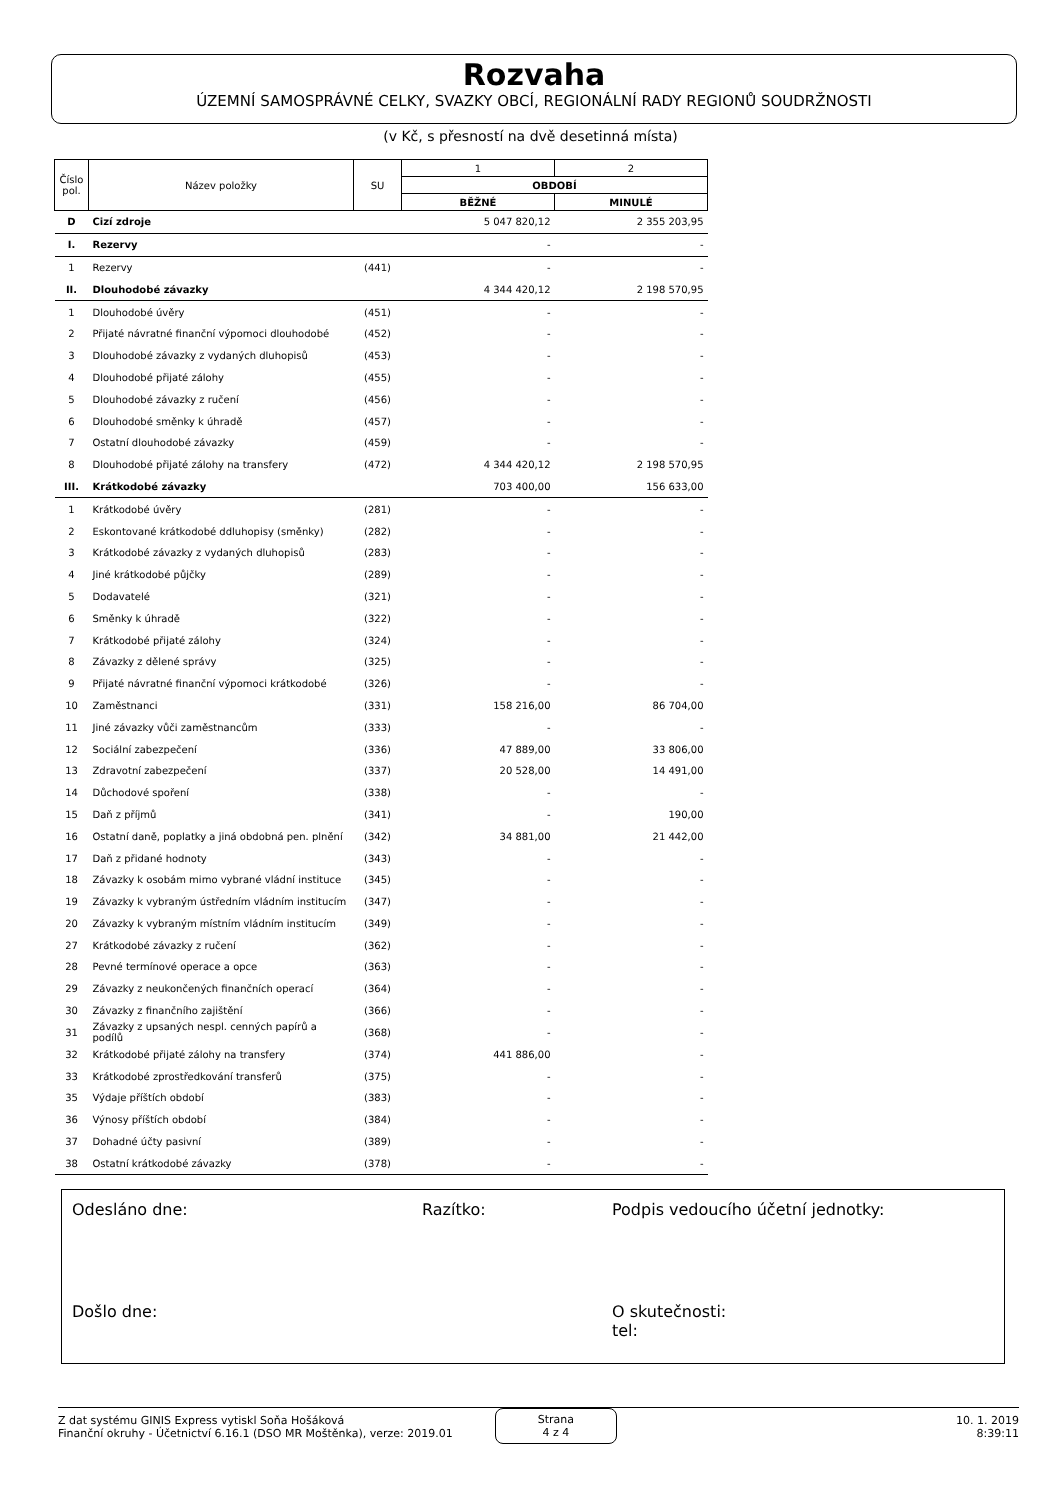Rozvaha
ÚZEMNÍ SAMOSPRÁVNÉ CELKY, SVAZKY OBCÍ, REGIONÁLNÍ RADY REGIONŮ SOUDRŽNOSTI
(v Kč, s přesností na dvě desetinná místa)
| Číslo pol. | Název položky | SU | 1 | 2 |
| --- | --- | --- | --- | --- |
| | | | OBDOBÍ | |
| | | | BĚŽNÉ | MINULÉ |
| D | Cizí zdroje | | 5 047 820,12 | 2 355 203,95 |
| I. | Rezervy | | - | - |
| 1 | Rezervy | (441) | - | - |
| II. | Dlouhodobé závazky | | 4 344 420,12 | 2 198 570,95 |
| 1 | Dlouhodobé úvěry | (451) | - | - |
| 2 | Přijaté návratné finanční výpomoci dlouhodobé | (452) | - | - |
| 3 | Dlouhodobé závazky z vydaných dluhopisů | (453) | - | - |
| 4 | Dlouhodobé přijaté zálohy | (455) | - | - |
| 5 | Dlouhodobé závazky z ručení | (456) | - | - |
| 6 | Dlouhodobé směnky k úhradě | (457) | - | - |
| 7 | Ostatní dlouhodobé závazky | (459) | - | - |
| 8 | Dlouhodobé přijaté zálohy na transfery | (472) | 4 344 420,12 | 2 198 570,95 |
| III. | Krátkodobé závazky | | 703 400,00 | 156 633,00 |
| 1 | Krátkodobé úvěry | (281) | - | - |
| 2 | Eskontované krátkodobé ddluhopisy (směnky) | (282) | - | - |
| 3 | Krátkodobé závazky z vydaných dluhopisů | (283) | - | - |
| 4 | Jiné krátkodobé půjčky | (289) | - | - |
| 5 | Dodavatelé | (321) | - | - |
| 6 | Směnky k úhradě | (322) | - | - |
| 7 | Krátkodobé přijaté zálohy | (324) | - | - |
| 8 | Závazky z dělené správy | (325) | - | - |
| 9 | Přijaté návratné finanční výpomoci krátkodobé | (326) | - | - |
| 10 | Zaměstnanci | (331) | 158 216,00 | 86 704,00 |
| 11 | Jiné závazky vůči zaměstnancům | (333) | - | - |
| 12 | Sociální zabezpečení | (336) | 47 889,00 | 33 806,00 |
| 13 | Zdravotní zabezpečení | (337) | 20 528,00 | 14 491,00 |
| 14 | Důchodové spoření | (338) | - | - |
| 15 | Daň z příjmů | (341) | - | 190,00 |
| 16 | Ostatní daně, poplatky a jiná obdobná pen. plnění | (342) | 34 881,00 | 21 442,00 |
| 17 | Daň z přidané hodnoty | (343) | - | - |
| 18 | Závazky k osobám mimo vybrané vládní instituce | (345) | - | - |
| 19 | Závazky k vybraným ústředním vládním institucím | (347) | - | - |
| 20 | Závazky k vybraným místním vládním institucím | (349) | - | - |
| 27 | Krátkodobé závazky z ručení | (362) | - | - |
| 28 | Pevné termínové operace a opce | (363) | - | - |
| 29 | Závazky z neukončených finančních operací | (364) | - | - |
| 30 | Závazky z finančního zajištění | (366) | - | - |
| 31 | Závazky z upsaných nespl. cenných papírů a podílů | (368) | - | - |
| 32 | Krátkodobé přijaté zálohy na transfery | (374) | 441 886,00 | - |
| 33 | Krátkodobé zprostředkování transferů | (375) | - | - |
| 35 | Výdaje příštích období | (383) | - | - |
| 36 | Výnosy příštích období | (384) | - | - |
| 37 | Dohadné účty pasivní | (389) | - | - |
| 38 | Ostatní krátkodobé závazky | (378) | - | - |
Odesláno dne: Razítko: Podpis vedoucího účetní jednotky:
Došlo dne: O skutečnosti:
tel:
Z dat systému GINIS Express vytiskl Soňa Hošáková
Finanční okruhy - Účetnictví 6.16.1 (DSO MR Moštěnka), verze: 2019.01
Strana
4 z 4
10. 1. 2019
8:39:11